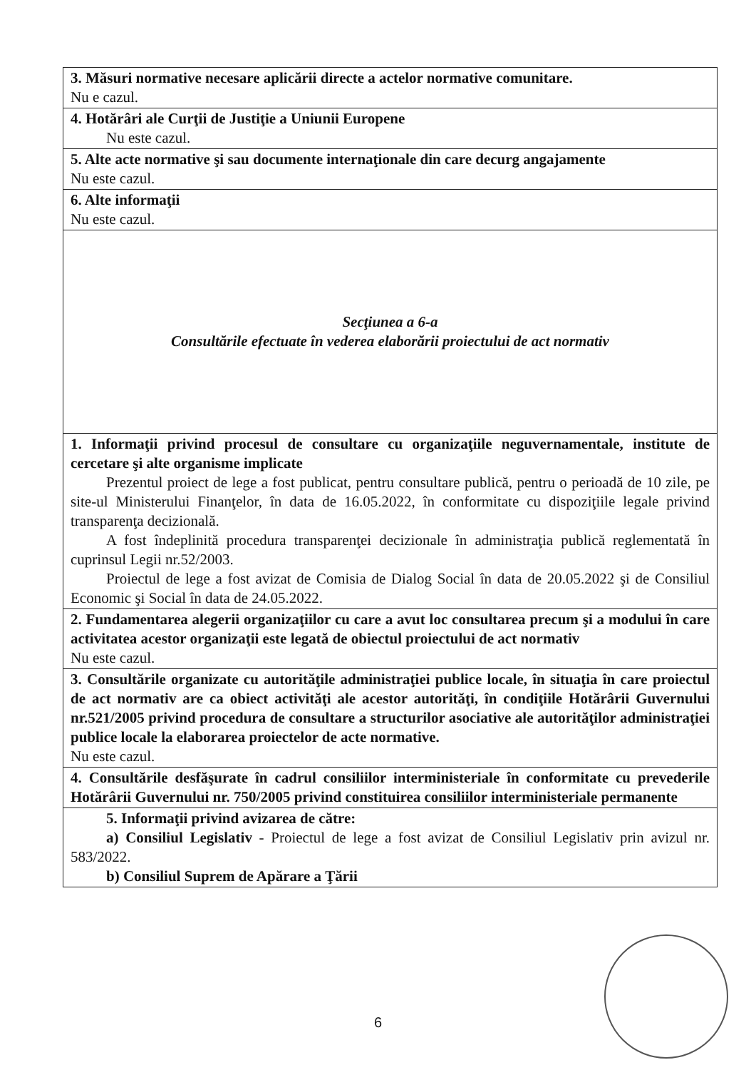| 3. Măsuri normative necesare aplicării directe a actelor normative comunitare. Nu e cazul. |
| 4. Hotărâri ale Curţii de Justiţie a Uniunii Europene Nu este cazul. |
| 5. Alte acte normative şi sau documente internaţionale din care decurg angajamente Nu este cazul. |
| 6. Alte informaţii Nu este cazul. |
| Secţiunea a 6-a Consultările efectuate în vederea elaborării proiectului de act normativ |
| 1. Informaţii privind procesul de consultare cu organizaţiile neguvernamentale, institute de cercetare şi alte organisme implicate Prezentul proiect de lege a fost publicat, pentru consultare publică, pentru o perioadă de 10 zile, pe site-ul Ministerului Finanţelor, în data de 16.05.2022, în conformitate cu dispoziţiile legale privind transparenţa decizională. A fost îndeplinită procedura transparenţei decizionale în administraţia publică reglementată în cuprinsul Legii nr.52/2003. Proiectul de lege a fost avizat de Comisia de Dialog Social în data de 20.05.2022 şi de Consiliul Economic şi Social în data de 24.05.2022. |
| 2. Fundamentarea alegerii organizaţiilor cu care a avut loc consultarea precum şi a modului în care activitatea acestor organizaţii este legată de obiectul proiectului de act normativ Nu este cazul. |
| 3. Consultările organizate cu autorităţile administraţiei publice locale, în situaţia în care proiectul de act normativ are ca obiect activităţi ale acestor autorităţi, în condiţiile Hotărârii Guvernului nr.521/2005 privind procedura de consultare a structurilor asociative ale autorităţilor administraţiei publice locale la elaborarea proiectelor de acte normative. Nu este cazul. |
| 4. Consultările desfăşurate în cadrul consiliilor interministeriale în conformitate cu prevederile Hotărârii Guvernului nr. 750/2005 privind constituirea consiliilor interministeriale permanente |
| 5. Informaţii privind avizarea de către: a) Consiliul Legislativ - Proiectul de lege a fost avizat de Consiliul Legislativ prin avizul nr. 583/2022. b) Consiliul Suprem de Apărare a Ţării |
6